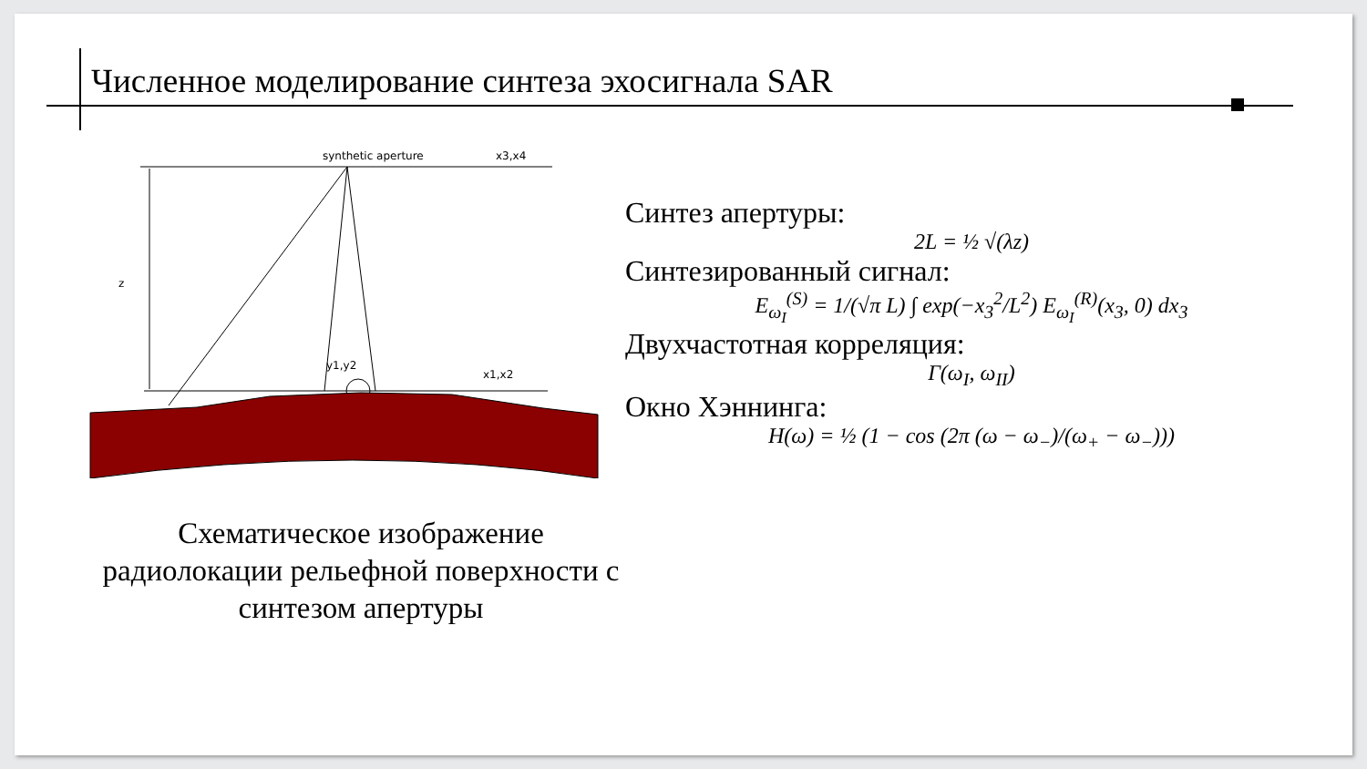Численное моделирование синтеза эхосигнала SAR
synthetic aperture
x3,x4
z
y1,y2
x1,x2
Схематическое изображение радиолокации рельефной поверхности с синтезом апертуры
Синтез апертуры:
2L = ½ √(λz)
Синтезированный сигнал:
E<sub>ω<sub>I</sub></sub><sup>(S)</sup> = 1/(√π L) ∫ exp(−x<sub>3</sub><sup>2</sup>/L<sup>2</sup>) E<sub>ω<sub>I</sub></sub><sup>(R)</sup>(x<sub>3</sub>, 0) dx<sub>3</sub>
Двухчастотная корреляция:
Γ(ω<sub>I</sub>, ω<sub>II</sub>)
Окно Хэннинга:
H(ω) = ½ (1 − cos (2π (ω − ω<sub>−</sub>)/(ω<sub>+</sub> − ω<sub>−</sub>)))